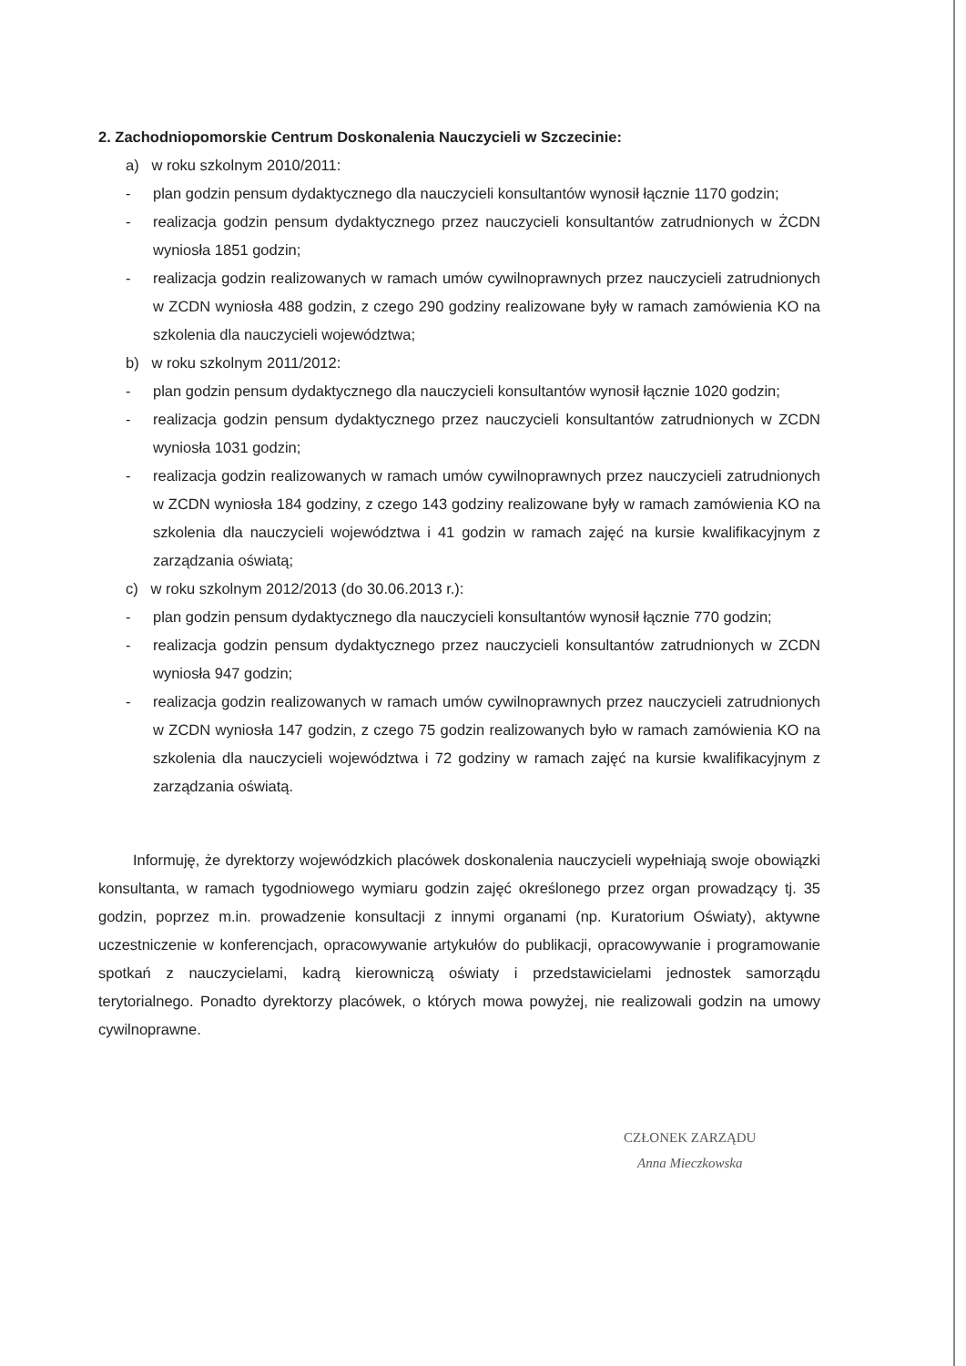2. Zachodniopomorskie Centrum Doskonalenia Nauczycieli w Szczecinie:
a) w roku szkolnym 2010/2011:
- plan godzin pensum dydaktycznego dla nauczycieli konsultantów wynosił łącznie 1170 godzin;
- realizacja godzin pensum dydaktycznego przez nauczycieli konsultantów zatrudnionych w ŻCDN wyniosła 1851 godzin;
- realizacja godzin realizowanych w ramach umów cywilnoprawnych przez nauczycieli zatrudnionych w ZCDN wyniosła 488 godzin, z czego 290 godziny realizowane były w ramach zamówienia KO na szkolenia dla nauczycieli województwa;
b) w roku szkolnym 2011/2012:
- plan godzin pensum dydaktycznego dla nauczycieli konsultantów wynosił łącznie 1020 godzin;
- realizacja godzin pensum dydaktycznego przez nauczycieli konsultantów zatrudnionych w ZCDN wyniosła 1031 godzin;
- realizacja godzin realizowanych w ramach umów cywilnoprawnych przez nauczycieli zatrudnionych w ZCDN wyniosła 184 godziny, z czego 143 godziny realizowane były w ramach zamówienia KO na szkolenia dla nauczycieli województwa i 41 godzin w ramach zajęć na kursie kwalifikacyjnym z zarządzania oświatą;
c) w roku szkolnym 2012/2013 (do 30.06.2013 r.):
- plan godzin pensum dydaktycznego dla nauczycieli konsultantów wynosił łącznie 770 godzin;
- realizacja godzin pensum dydaktycznego przez nauczycieli konsultantów zatrudnionych w ZCDN wyniosła 947 godzin;
- realizacja godzin realizowanych w ramach umów cywilnoprawnych przez nauczycieli zatrudnionych w ZCDN wyniosła 147 godzin, z czego 75 godzin realizowanych było w ramach zamówienia KO na szkolenia dla nauczycieli województwa i 72 godziny w ramach zajęć na kursie kwalifikacyjnym z zarządzania oświatą.
Informuję, że dyrektorzy wojewódzkich placówek doskonalenia nauczycieli wypełniają swoje obowiązki konsultanta, w ramach tygodniowego wymiaru godzin zajęć określonego przez organ prowadzący tj. 35 godzin, poprzez m.in. prowadzenie konsultacji z innymi organami (np. Kuratorium Oświaty), aktywne uczestniczenie w konferencjach, opracowywanie artykułów do publikacji, opracowywanie i programowanie spotkań z nauczycielami, kadrą kierowniczą oświaty i przedstawicielami jednostek samorządu terytorialnego. Ponadto dyrektorzy placówek, o których mowa powyżej, nie realizowali godzin na umowy cywilnoprawne.
CZŁONEK ZARZĄDU
Anna Mieczkowska